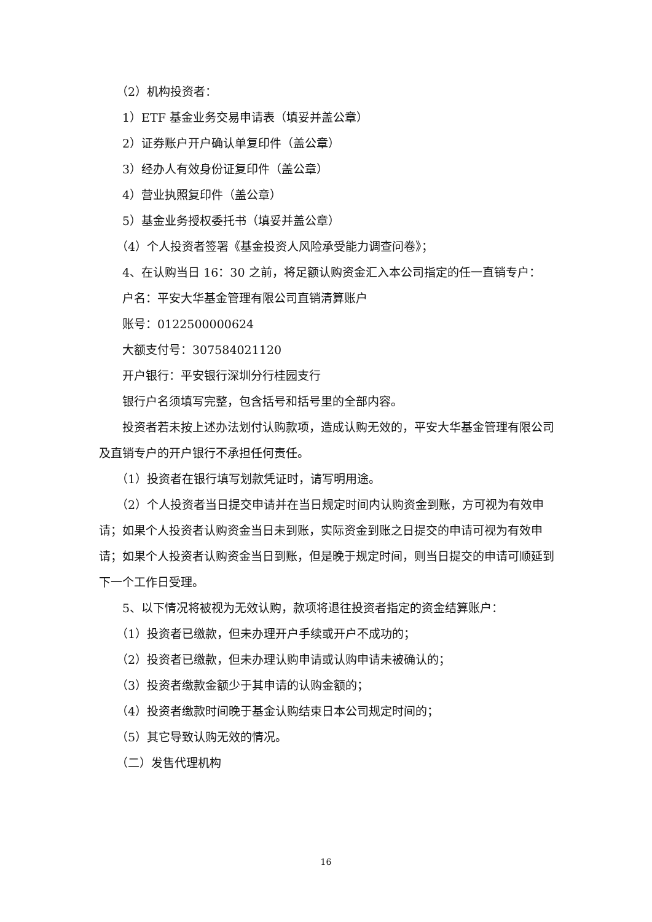（2）机构投资者：
1）ETF 基金业务交易申请表（填妥并盖公章）
2）证券账户开户确认单复印件（盖公章）
3）经办人有效身份证复印件（盖公章）
4）营业执照复印件（盖公章）
5）基金业务授权委托书（填妥并盖公章）
（4）个人投资者签署《基金投资人风险承受能力调查问卷》；
4、在认购当日 16：30 之前，将足额认购资金汇入本公司指定的任一直销专户：
户名：平安大华基金管理有限公司直销清算账户
账号：0122500000624
大额支付号：307584021120
开户银行：平安银行深圳分行桂园支行
银行户名须填写完整，包含括号和括号里的全部内容。
投资者若未按上述办法划付认购款项，造成认购无效的，平安大华基金管理有限公司及直销专户的开户银行不承担任何责任。
（1）投资者在银行填写划款凭证时，请写明用途。
（2）个人投资者当日提交申请并在当日规定时间内认购资金到账，方可视为有效申请；如果个人投资者认购资金当日未到账，实际资金到账之日提交的申请可视为有效申请；如果个人投资者认购资金当日到账，但是晚于规定时间，则当日提交的申请可顺延到下一个工作日受理。
5、以下情况将被视为无效认购，款项将退往投资者指定的资金结算账户：
（1）投资者已缴款，但未办理开户手续或开户不成功的；
（2）投资者已缴款，但未办理认购申请或认购申请未被确认的；
（3）投资者缴款金额少于其申请的认购金额的；
（4）投资者缴款时间晚于基金认购结束日本公司规定时间的；
（5）其它导致认购无效的情况。
（二）发售代理机构
16